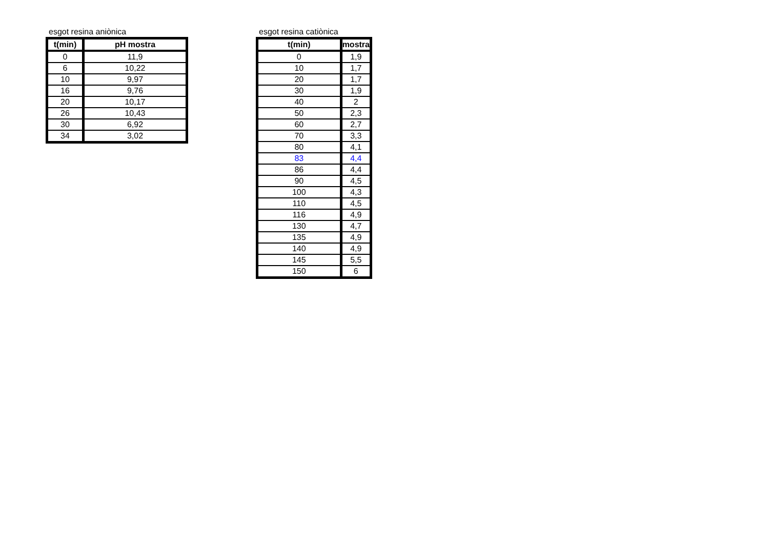esgot resina aniònica
| t(min) | pH mostra |
| --- | --- |
| 0 | 11,9 |
| 6 | 10,22 |
| 10 | 9,97 |
| 16 | 9,76 |
| 20 | 10,17 |
| 26 | 10,43 |
| 30 | 6,92 |
| 34 | 3,02 |
esgot resina catiònica
| t(min) | mostra |
| --- | --- |
| 0 | 1,9 |
| 10 | 1,7 |
| 20 | 1,7 |
| 30 | 1,9 |
| 40 | 2 |
| 50 | 2,3 |
| 60 | 2,7 |
| 70 | 3,3 |
| 80 | 4,1 |
| 83 | 4,4 |
| 86 | 4,4 |
| 90 | 4,5 |
| 100 | 4,3 |
| 110 | 4,5 |
| 116 | 4,9 |
| 130 | 4,7 |
| 135 | 4,9 |
| 140 | 4,9 |
| 145 | 5,5 |
| 150 | 6 |